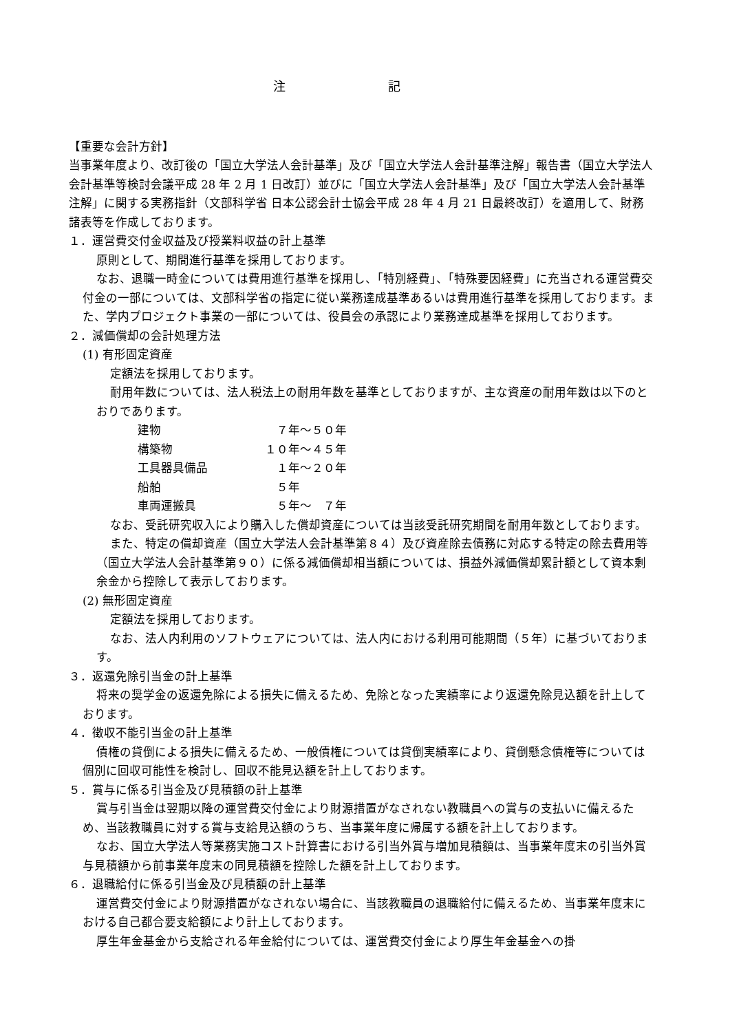注 記
【重要な会計方針】
当事業年度より、改訂後の「国立大学法人会計基準」及び「国立大学法人会計基準注解」報告書（国立大学法人会計基準等検討会議平成 28 年 2 月 1 日改訂）並びに「国立大学法人会計基準」及び「国立大学法人会計基準注解」に関する実務指針（文部科学省 日本公認会計士協会平成 28 年 4 月 21 日最終改訂）を適用して、財務諸表等を作成しております。
１．運営費交付金収益及び授業料収益の計上基準
原則として、期間進行基準を採用しております。
なお、退職一時金については費用進行基準を採用し、「特別経費」、「特殊要因経費」に充当される運営費交付金の一部については、文部科学省の指定に従い業務達成基準あるいは費用進行基準を採用しております。また、学内プロジェクト事業の一部については、役員会の承認により業務達成基準を採用しております。
２．減価償却の会計処理方法
(1) 有形固定資産
定額法を採用しております。
耐用年数については、法人税法上の耐用年数を基準としておりますが、主な資産の耐用年数は以下のとおりであります。
| 建物 | ７年～５０年 |
| 構築物 | １０年～４５年 |
| 工具器具備品 | １年～２０年 |
| 船舶 | ５年 |
| 車両運搬具 | ５年～ ７年 |
なお、受託研究収入により購入した償却資産については当該受託研究期間を耐用年数としております。
また、特定の償却資産（国立大学法人会計基準第８４）及び資産除去債務に対応する特定の除去費用等（国立大学法人会計基準第９０）に係る減価償却相当額については、損益外減価償却累計額として資本剰余金から控除して表示しております。
(2) 無形固定資産
定額法を採用しております。
なお、法人内利用のソフトウェアについては、法人内における利用可能期間（５年）に基づいております。
３．返還免除引当金の計上基準
将来の奨学金の返還免除による損失に備えるため、免除となった実績率により返還免除見込額を計上しております。
４．徴収不能引当金の計上基準
債権の貸倒による損失に備えるため、一般債権については貸倒実績率により、貸倒懸念債権等については個別に回収可能性を検討し、回収不能見込額を計上しております。
５．賞与に係る引当金及び見積額の計上基準
賞与引当金は翌期以降の運営費交付金により財源措置がなされない教職員への賞与の支払いに備えるため、当該教職員に対する賞与支給見込額のうち、当事業年度に帰属する額を計上しております。
なお、国立大学法人等業務実施コスト計算書における引当外賞与増加見積額は、当事業年度末の引当外賞与見積額から前事業年度末の同見積額を控除した額を計上しております。
６．退職給付に係る引当金及び見積額の計上基準
運営費交付金により財源措置がなされない場合に、当該教職員の退職給付に備えるため、当事業年度末における自己都合要支給額により計上しております。
厚生年金基金から支給される年金給付については、運営費交付金により厚生年金基金への掛